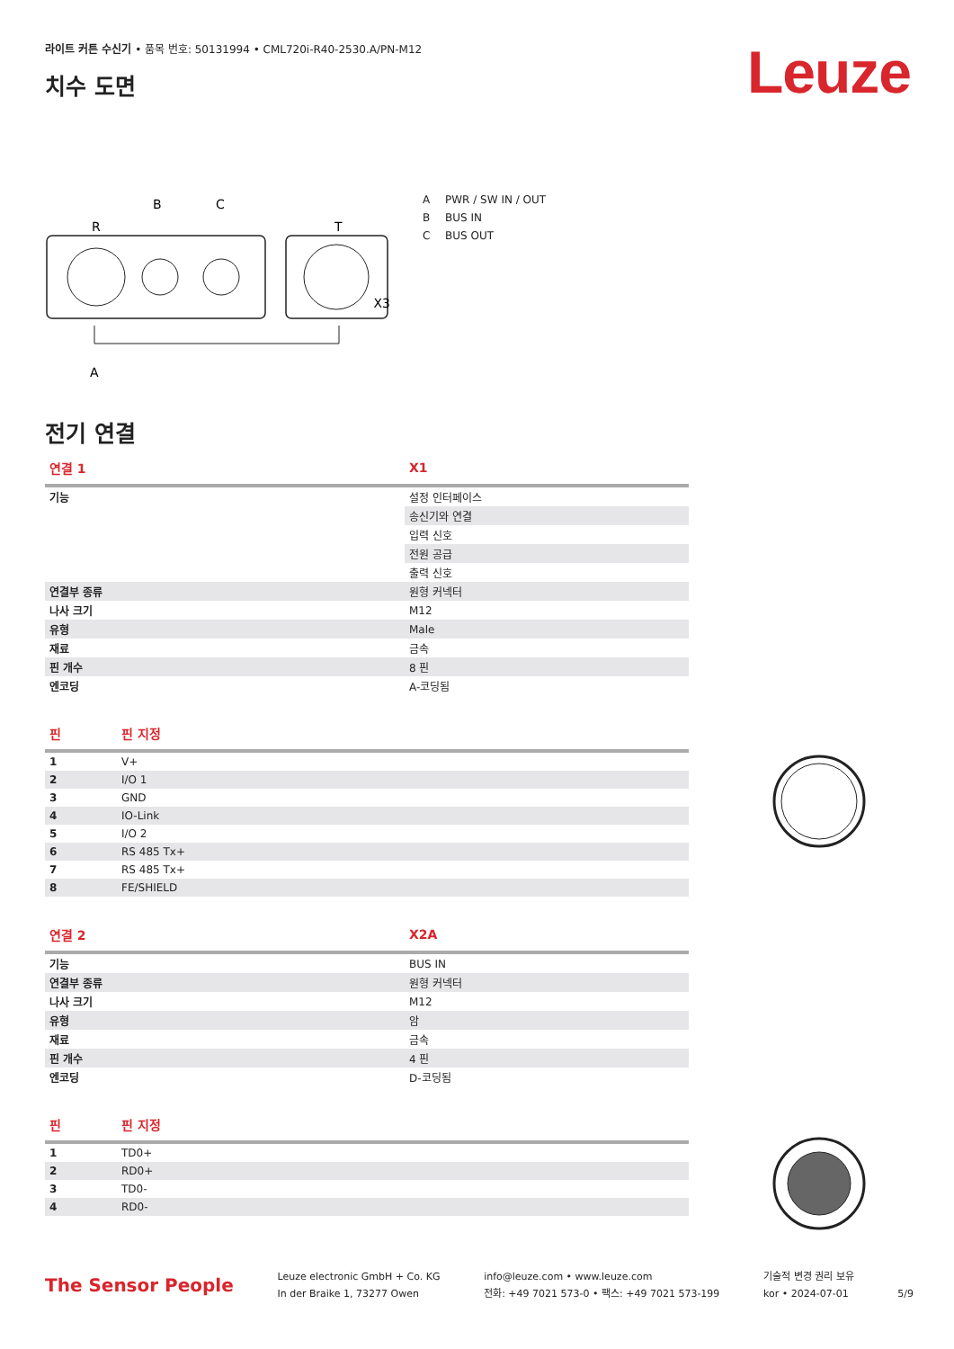Leuze
라이트 커튼 수신기 • 품목 번호: 50131994 • CML720i-R40-2530.A/PN-M12
치수 도면
B
C
R
T
X3
A
A PWR / SW IN / OUT
B BUS IN
C BUS OUT
전기 연결
| 연결 1 | X1 |
| --- | --- |
| 기능 | 설정 인터페이스 |
| | 송신기와 연결 |
| | 입력 신호 |
| | 전원 공급 |
| | 출력 신호 |
| 연결부 종류 | 원형 커넥터 |
| 나사 크기 | M12 |
| 유형 | Male |
| 재료 | 금속 |
| 핀 개수 | 8 핀 |
| 엔코딩 | A-코딩됨 |
| 핀 | 핀 지정 |
| --- | --- |
| 1 | V+ |
| 2 | I/O 1 |
| 3 | GND |
| 4 | IO-Link |
| 5 | I/O 2 |
| 6 | RS 485 Tx+ |
| 7 | RS 485 Tx+ |
| 8 | FE/SHIELD |
| 연결 2 | X2A |
| --- | --- |
| 기능 | BUS IN |
| 연결부 종류 | 원형 커넥터 |
| 나사 크기 | M12 |
| 유형 | 암 |
| 재료 | 금속 |
| 핀 개수 | 4 핀 |
| 엔코딩 | D-코딩됨 |
| 핀 | 핀 지정 |
| --- | --- |
| 1 | TD0+ |
| 2 | RD0+ |
| 3 | TD0- |
| 4 | RD0- |
The Sensor People
Leuze electronic GmbH + Co. KG
In der Braike 1, 73277 Owen
info@leuze.com • www.leuze.com
전화: +49 7021 573-0 • 팩스: +49 7021 573-199
기술적 변경 권리 보유
kor • 2024-07-01
5/9